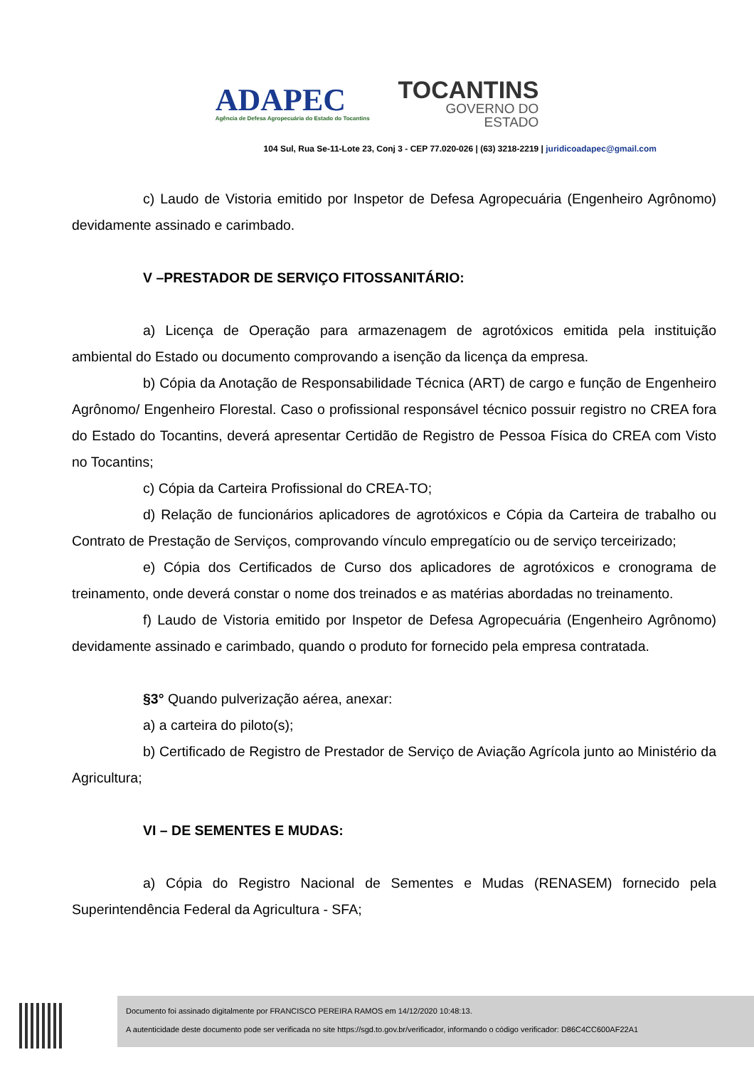ADAPEC
Agência de Defesa Agropecuária do Estado do Tocantins
TOCANTINS
GOVERNO DO
ESTADO
104 Sul, Rua Se-11-Lote 23, Conj 3 - CEP 77.020-026 | (63) 3218-2219 | juridicoadapec@gmail.com
c) Laudo de Vistoria emitido por Inspetor de Defesa Agropecuária (Engenheiro Agrônomo) devidamente assinado e carimbado.
V –PRESTADOR DE SERVIÇO FITOSSANITÁRIO:
a) Licença de Operação para armazenagem de agrotóxicos emitida pela instituição ambiental do Estado ou documento comprovando a isenção da licença da empresa.
b) Cópia da Anotação de Responsabilidade Técnica (ART) de cargo e função de Engenheiro Agrônomo/ Engenheiro Florestal. Caso o profissional responsável técnico possuir registro no CREA fora do Estado do Tocantins, deverá apresentar Certidão de Registro de Pessoa Física do CREA com Visto no Tocantins;
c) Cópia da Carteira Profissional do CREA-TO;
d) Relação de funcionários aplicadores de agrotóxicos e Cópia da Carteira de trabalho ou Contrato de Prestação de Serviços, comprovando vínculo empregatício ou de serviço terceirizado;
e) Cópia dos Certificados de Curso dos aplicadores de agrotóxicos e cronograma de treinamento, onde deverá constar o nome dos treinados e as matérias abordadas no treinamento.
f) Laudo de Vistoria emitido por Inspetor de Defesa Agropecuária (Engenheiro Agrônomo) devidamente assinado e carimbado, quando o produto for fornecido pela empresa contratada.
§3° Quando pulverização aérea, anexar:
a) a carteira do piloto(s);
b) Certificado de Registro de Prestador de Serviço de Aviação Agrícola junto ao Ministério da Agricultura;
VI – DE SEMENTES E MUDAS:
a) Cópia do Registro Nacional de Sementes e Mudas (RENASEM) fornecido pela Superintendência Federal da Agricultura - SFA;
Documento foi assinado digitalmente por FRANCISCO PEREIRA RAMOS em 14/12/2020 10:48:13.
A autenticidade deste documento pode ser verificada no site https://sgd.to.gov.br/verificador, informando o código verificador: D86C4CC600AF22A1